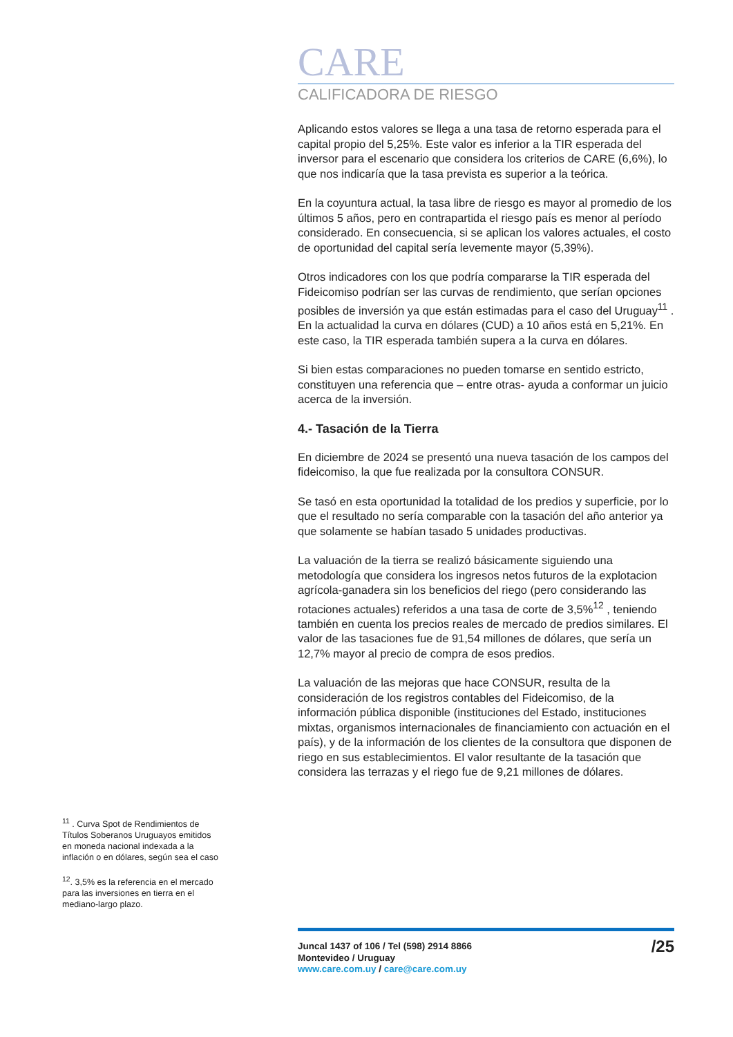CARE
CALIFICADORA DE RIESGO
Aplicando estos valores se llega a una tasa de retorno esperada para el capital propio del 5,25%. Este valor es inferior a la TIR esperada del inversor para el escenario que considera los criterios de CARE (6,6%), lo que nos indicaría que la tasa prevista es superior a la teórica.
En la coyuntura actual, la tasa libre de riesgo es mayor al promedio de los últimos 5 años, pero en contrapartida el riesgo país es menor al período considerado. En consecuencia, si se aplican los valores actuales, el costo de oportunidad del capital sería levemente mayor (5,39%).
Otros indicadores con los que podría compararse la TIR esperada del Fideicomiso podrían ser las curvas de rendimiento, que serían opciones posibles de inversión ya que están estimadas para el caso del Uruguay<sup>11</sup> . En la actualidad la curva en dólares (CUD) a 10 años está en 5,21%. En este caso, la TIR esperada también supera a la curva en dólares.
Si bien estas comparaciones no pueden tomarse en sentido estricto, constituyen una referencia que – entre otras- ayuda a conformar un juicio acerca de la inversión.
4.- Tasación de la Tierra
En diciembre de 2024 se presentó una nueva tasación de los campos del fideicomiso, la que fue realizada por la consultora CONSUR.
Se tasó en esta oportunidad la totalidad de los predios y superficie, por lo que el resultado no sería comparable con la tasación del año anterior ya que solamente se habían tasado 5 unidades productivas.
La valuación de la tierra se realizó básicamente siguiendo una metodología que considera los ingresos netos futuros de la explotacion agrícola-ganadera sin los beneficios del riego (pero considerando las rotaciones actuales) referidos a una tasa de corte de 3,5%<sup>12</sup> , teniendo también en cuenta los precios reales de mercado de predios similares. El valor de las tasaciones fue de 91,54 millones de dólares, que sería un 12,7% mayor al precio de compra de esos predios.
La valuación de las mejoras que hace CONSUR, resulta de la consideración de los registros contables del Fideicomiso, de la información pública disponible (instituciones del Estado, instituciones mixtas, organismos internacionales de financiamiento con actuación en el país), y de la información de los clientes de la consultora que disponen de riego en sus establecimientos. El valor resultante de la tasación que considera las terrazas y el riego fue de 9,21 millones de dólares.
<sup>11</sup> . Curva Spot de Rendimientos de Títulos Soberanos Uruguayos emitidos en moneda nacional indexada a la inflación o en dólares, según sea el caso
<sup>12</sup>. 3,5% es la referencia en el mercado para las inversiones en tierra en el mediano-largo plazo.
Juncal 1437 of 106 / Tel (598) 2914 8866
Montevideo / Uruguay
www.care.com.uy / care@care.com.uy
/25